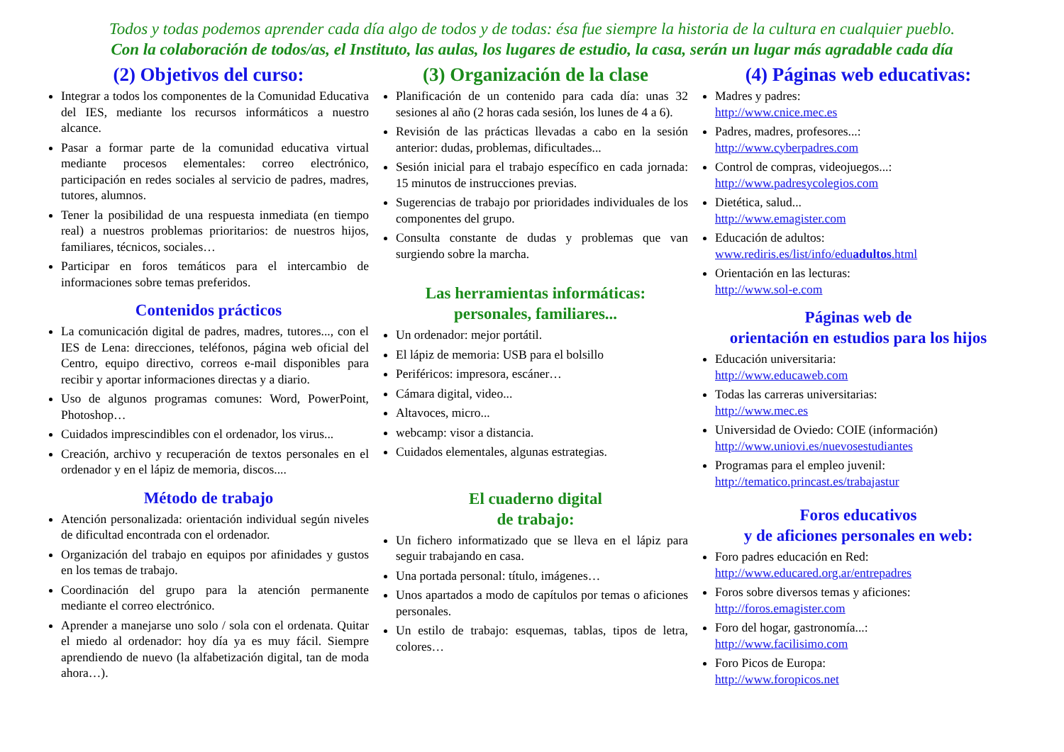Todos y todas podemos aprender cada día algo de todos y de todas: ésa fue siempre la historia de la cultura en cualquier pueblo.
Con la colaboración de todos/as, el Instituto, las aulas, los lugares de estudio, la casa, serán un lugar más agradable cada día
(2) Objetivos del curso:
Integrar a todos los componentes de la Comunidad Educativa del IES, mediante los recursos informáticos a nuestro alcance.
Pasar a formar parte de la comunidad educativa virtual mediante procesos elementales: correo electrónico, participación en redes sociales al servicio de padres, madres, tutores, alumnos.
Tener la posibilidad de una respuesta inmediata (en tiempo real) a nuestros problemas prioritarios: de nuestros hijos, familiares, técnicos, sociales…
Participar en foros temáticos para el intercambio de informaciones sobre temas preferidos.
Contenidos prácticos
La comunicación digital de padres, madres, tutores..., con el IES de Lena: direcciones, teléfonos, página web oficial del Centro, equipo directivo, correos e-mail disponibles para recibir y aportar informaciones directas y a diario.
Uso de algunos programas comunes: Word, PowerPoint, Photoshop…
Cuidados imprescindibles con el ordenador, los virus...
Creación, archivo y recuperación de textos personales en el ordenador y en el lápiz de memoria, discos....
Método de trabajo
Atención personalizada: orientación individual según niveles de dificultad encontrada con el ordenador.
Organización del trabajo en equipos por afinidades y gustos en los temas de trabajo.
Coordinación del grupo para la atención permanente mediante el correo electrónico.
Aprender a manejarse uno solo / sola con el ordenata. Quitar el miedo al ordenador: hoy día ya es muy fácil. Siempre aprendiendo de nuevo (la alfabetización digital, tan de moda ahora…).
(3) Organización de la clase
Planificación de un contenido para cada día: unas 32 sesiones al año (2 horas cada sesión, los lunes de 4 a 6).
Revisión de las prácticas llevadas a cabo en la sesión anterior: dudas, problemas, dificultades...
Sesión inicial para el trabajo específico en cada jornada: 15 minutos de instrucciones previas.
Sugerencias de trabajo por prioridades individuales de los componentes del grupo.
Consulta constante de dudas y problemas que van surgiendo sobre la marcha.
Las herramientas informáticas:
personales, familiares...
Un ordenador: mejor portátil.
El lápiz de memoria: USB para el bolsillo
Periféricos: impresora, escáner…
Cámara digital, video...
Altavoces, micro...
webcamp: visor a distancia.
Cuidados elementales, algunas estrategias.
El cuaderno digital
de trabajo:
Un fichero informatizado que se lleva en el lápiz para seguir trabajando en casa.
Una portada personal: título, imágenes…
Unos apartados a modo de capítulos por temas o aficiones personales.
Un estilo de trabajo: esquemas, tablas, tipos de letra, colores…
(4) Páginas web educativas:
Madres y padres:
http://www.cnice.mec.es
Padres, madres, profesores...:
http://www.cyberpadres.com
Control de compras, videojuegos...:
http://www.padresycolegios.com
Dietética, salud...
http://www.emagister.com
Educación de adultos:
www.rediris.es/list/info/eduadultos.html
Orientación en las lecturas:
http://www.sol-e.com
Páginas web de
orientación en estudios para los hijos
Educación universitaria:
http://www.educaweb.com
Todas las carreras universitarias:
http://www.mec.es
Universidad de Oviedo: COIE (información)
http://www.uniovi.es/nuevosestudiantes
Programas para el empleo juvenil:
http://tematico.princast.es/trabajastur
Foros educativos
y de aficiones personales en web:
Foro padres educación en Red:
http://www.educared.org.ar/entrepadres
Foros sobre diversos temas y aficiones:
http://foros.emagister.com
Foro del hogar, gastronomía...:
http://www.facilisimo.com
Foro Picos de Europa:
http://www.foropicos.net